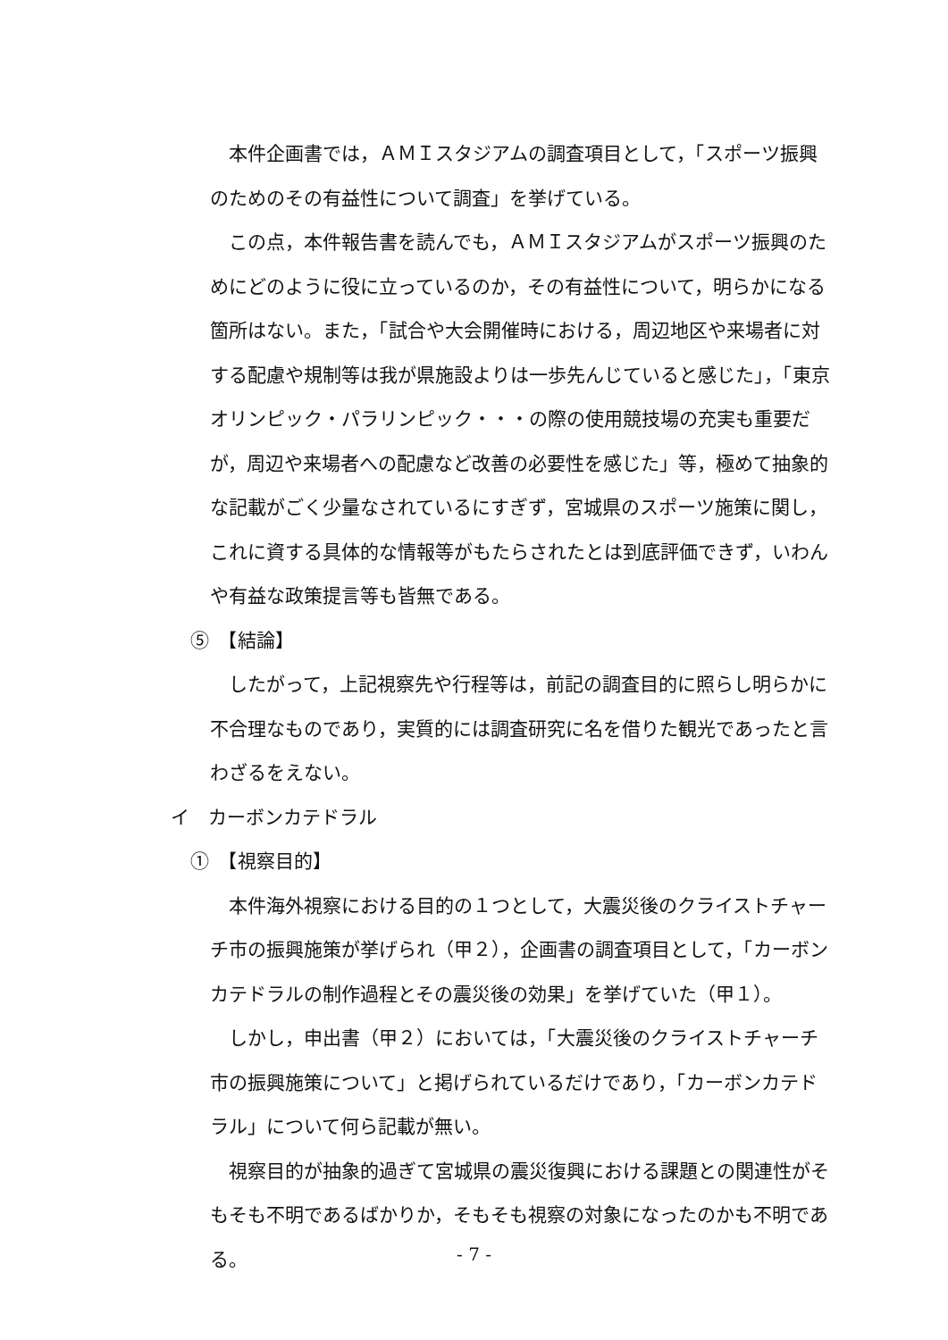本件企画書では，ＡＭＩスタジアムの調査項目として，「スポーツ振興のためのその有益性について調査」を挙げている。
この点，本件報告書を読んでも，ＡＭＩスタジアムがスポーツ振興のためにどのように役に立っているのか，その有益性について，明らかになる箇所はない。また，「試合や大会開催時における，周辺地区や来場者に対する配慮や規制等は我が県施設よりは一歩先んじていると感じた」，「東京オリンピック・パラリンピック・・・の際の使用競技場の充実も重要だが，周辺や来場者への配慮など改善の必要性を感じた」等，極めて抽象的な記載がごく少量なされているにすぎず，宮城県のスポーツ施策に関し，これに資する具体的な情報等がもたらされたとは到底評価できず，いわんや有益な政策提言等も皆無である。
⑤　【結論】
したがって，上記視察先や行程等は，前記の調査目的に照らし明らかに不合理なものであり，実質的には調査研究に名を借りた観光であったと言わざるをえない。
イ　カーボンカテドラル
①　【視察目的】
本件海外視察における目的の１つとして，大震災後のクライストチャーチ市の振興施策が挙げられ（甲２），企画書の調査項目として，「カーボンカテドラルの制作過程とその震災後の効果」を挙げていた（甲１）。
しかし，申出書（甲２）においては，「大震災後のクライストチャーチ市の振興施策について」と掲げられているだけであり，「カーボンカテドラル」について何ら記載が無い。
視察目的が抽象的過ぎて宮城県の震災復興における課題との関連性がそもそも不明であるばかりか，そもそも視察の対象になったのかも不明である。
- 7 -